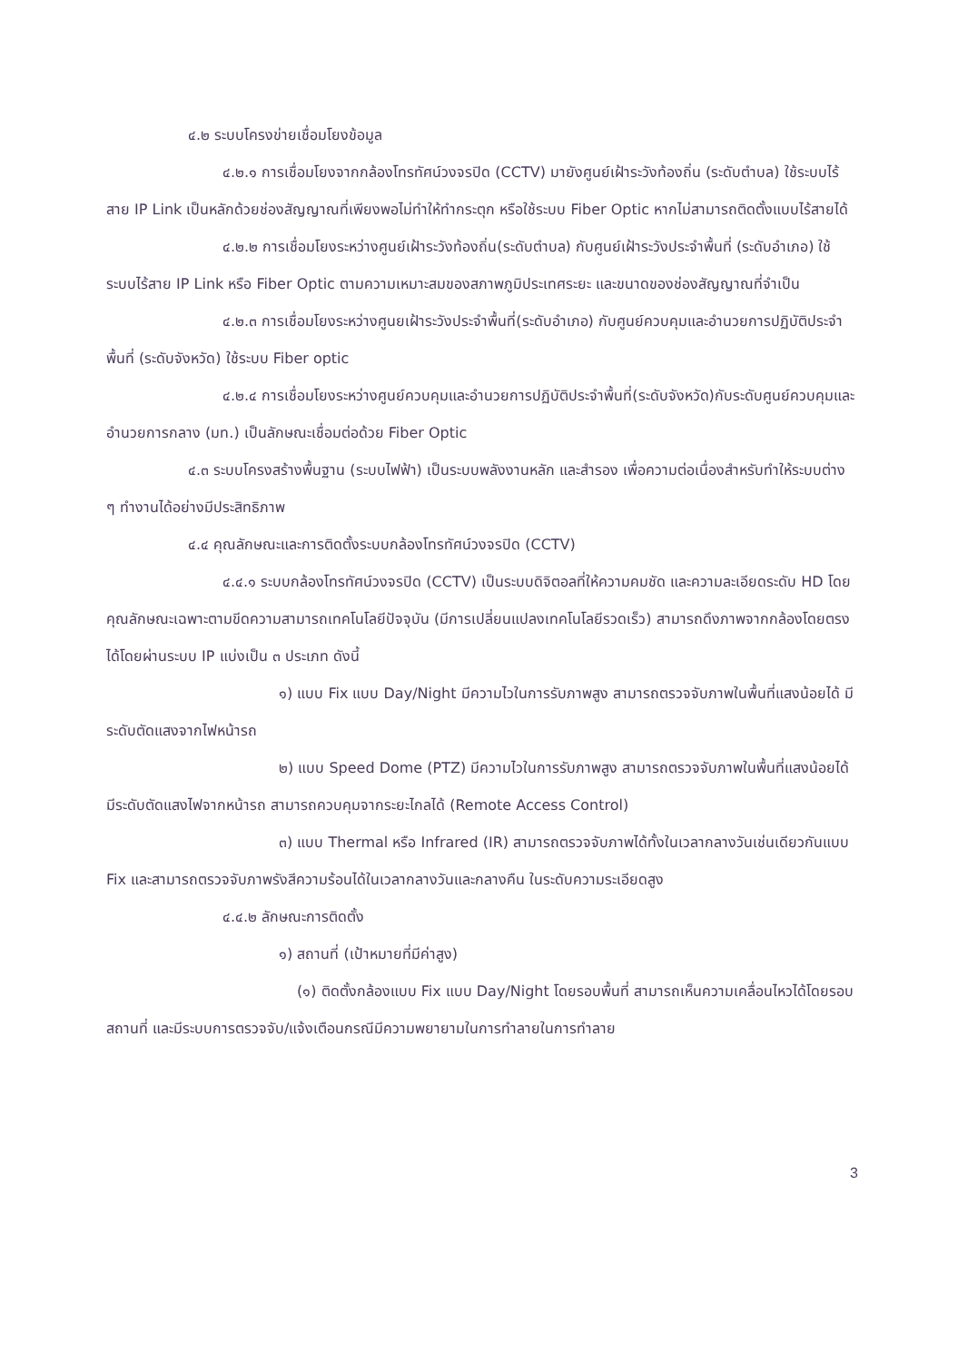๔.๒ ระบบโครงข่ายเชื่อมโยงข้อมูล
๔.๒.๑ การเชื่อมโยงจากกล้องโทรทัศน์วงจรปิด (CCTV) มายังศูนย์เฝ้าระวังท้องถิ่น (ระดับตำบล) ใช้ระบบไร้สาย IP Link เป็นหลักด้วยช่องสัญญาณที่เพียงพอไม่ทำให้ทำกระตุก หรือใช้ระบบ Fiber Optic หากไม่สามารถติดตั้งแบบไร้สายได้
๔.๒.๒ การเชื่อมโยงระหว่างศูนย์เฝ้าระวังท้องถิ่น(ระดับตำบล) กับศูนย์เฝ้าระวังประจำพื้นที่ (ระดับอำเภอ) ใช้ระบบไร้สาย IP Link หรือ Fiber Optic ตามความเหมาะสมของสภาพภูมิประเทศระยะ และขนาดของช่องสัญญาณที่จำเป็น
๔.๒.๓ การเชื่อมโยงระหว่างศูนยเฝ้าระวังประจำพื้นที่(ระดับอำเภอ) กับศูนย์ควบคุมและอำนวยการปฏิบัติประจำพื้นที่ (ระดับจังหวัด) ใช้ระบบ Fiber optic
๔.๒.๔ การเชื่อมโยงระหว่างศูนย์ควบคุมและอำนวยการปฏิบัติประจำพื้นที่(ระดับจังหวัด)กับระดับศูนย์ควบคุมและอำนวยการกลาง (มท.) เป็นลักษณะเชื่อมต่อด้วย Fiber Optic
๔.๓ ระบบโครงสร้างพื้นฐาน (ระบบไฟฟ้า) เป็นระบบพลังงานหลัก และสำรอง เพื่อความต่อเนื่องสำหรับทำให้ระบบต่าง ๆ ทำงานได้อย่างมีประสิทธิภาพ
๔.๔ คุณลักษณะและการติดตั้งระบบกล้องโทรทัศน์วงจรปิด (CCTV)
๔.๔.๑ ระบบกล้องโทรทัศน์วงจรปิด (CCTV) เป็นระบบดิจิตอลที่ให้ความคมชัด และความละเอียดระดับ HD โดยคุณลักษณะเฉพาะตามขีดความสามารถเทคโนโลยีปัจจุบัน (มีการเปลี่ยนแปลงเทคโนโลยีรวดเร็ว) สามารถดึงภาพจากกล้องโดยตรงได้โดยผ่านระบบ IP แบ่งเป็น ๓ ประเภท ดังนี้
๑) แบบ Fix แบบ Day/Night มีความไวในการรับภาพสูง สามารถตรวจจับภาพในพื้นที่แสงน้อยได้ มีระดับตัดแสงจากไฟหน้ารถ
๒) แบบ Speed Dome (PTZ) มีความไวในการรับภาพสูง สามารถตรวจจับภาพในพื้นที่แสงน้อยได้ มีระดับตัดแสงไฟจากหน้ารถ สามารถควบคุมจากระยะไกลได้ (Remote Access Control)
๓) แบบ Thermal หรือ Infrared (IR) สามารถตรวจจับภาพได้ทั้งในเวลากลางวันเช่นเดียวกันแบบ Fix และสามารถตรวจจับภาพรังสีความร้อนได้ในเวลากลางวันและกลางคืน ในระดับความระเอียดสูง
๔.๔.๒ ลักษณะการติดตั้ง
๑) สถานที่ (เป้าหมายที่มีค่าสูง)
(๑) ติดตั้งกล้องแบบ Fix แบบ Day/Night โดยรอบพื้นที่ สามารถเห็นความเคลื่อนไหวได้โดยรอบสถานที่ และมีระบบการตรวจจับ/แจ้งเตือนกรณีมีความพยายามในการทำลายในการทำลาย
3